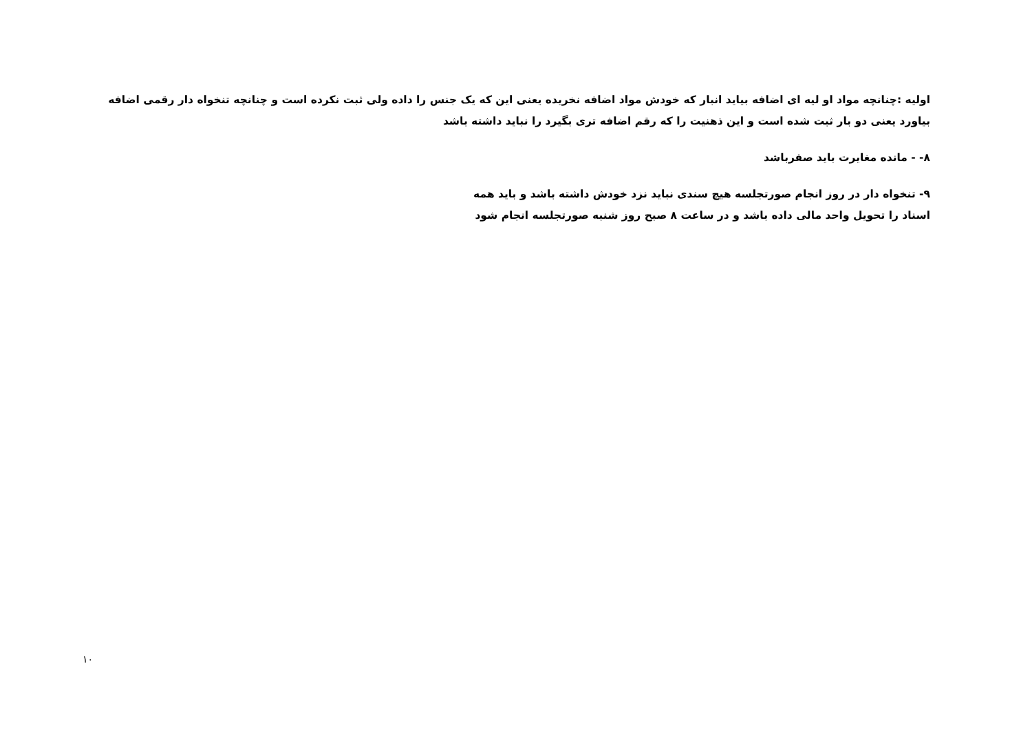اولیه :چنانچه مواد او لیه ای اضافه بیاید انبار که خودش مواد اضافه نخریده یعنی این که یک جنس را داده ولی ثبت نکرده است و چنانچه تنخواه دار رقمی اضافه بیاورد یعنی دو بار ثبت شده است و این ذهنیت را که رقم اضافه تری بگیرد را نباید داشته باشد
۸- - مانده مغایرت باید صفرباشد
۹- تنخواه دار در روز انجام صورتجلسه هیچ سندی نباید نزد خودش داشته باشد و باید همه
اسناد را تحویل واحد مالی داده باشد و در ساعت ۸ صبح روز شنبه صورتجلسه انجام شود
۱۰